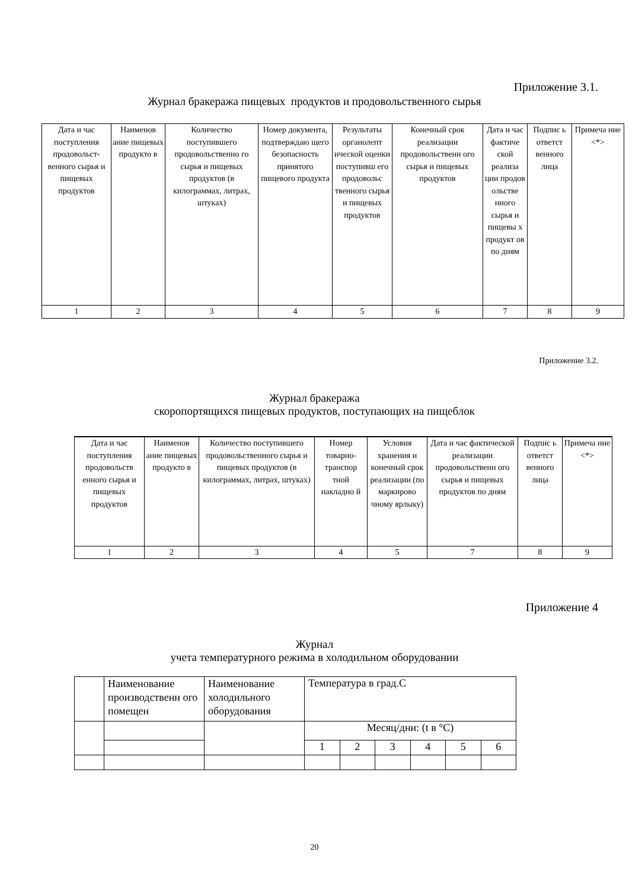Приложение 3.1.
Журнал бракеража пищевых продуктов и продовольственного сырья
| Дата и час поступления продовольст-венного сырья и пищевых продуктов | Наименов ание пищевых продукто в | Количество поступившего продовольственно го сырья и пищевых продуктов (в килограммах, литрах, штуках) | Номер документа, подтверждаю щего безопасность принятого пищевого продукта | Результаты органолепт ической оценки поступивш его продовольс твенного сырья и пищевых продуктов | Конечный срок реализации продовольственн ого сырья и пищевых продуктов | Дата и час фактиче ской реализа ции продов ольстве нного сырья и пищевы х продукт ов по дням | Подпис ь ответст венного лица | Примеча ние <*> |
| 1 | 2 | 3 | 4 | 5 | 6 | 7 | 8 | 9 |
Приложение 3.2.
Журнал бракеража
скоропортящихся пищевых продуктов, поступающих на пищеблок
| Дата и час поступления продовольств енного сырья и пищевых продуктов | Наименов ание пищевых продукто в | Количество поступившего продовольственного сырья и пищевых продуктов (в килограммах, литрах, штуках) | Номер товарно-транспор тной накладно й | Условия хранения и конечный срок реализации (по маркирово чному ярлыку) | Дата и час фактической реализации продовольственн ого сырья и пищевых продуктов по дням | Подпис ь ответст венного лица | Примеча ние <*> |
| 1 | 2 | 3 | 4 | 5 | 7 | 8 | 9 |
Приложение 4
Журнал
учета температурного режима в холодильном оборудовании
| | Наименование производственн ого помещен | Наименование холодильного оборудования | Температура в град.С | | | | | |
| | | | Месяц/дни: (t в °C) | | | | | |
| | | | 1 | 2 | 3 | 4 | 5 | 6 |
20